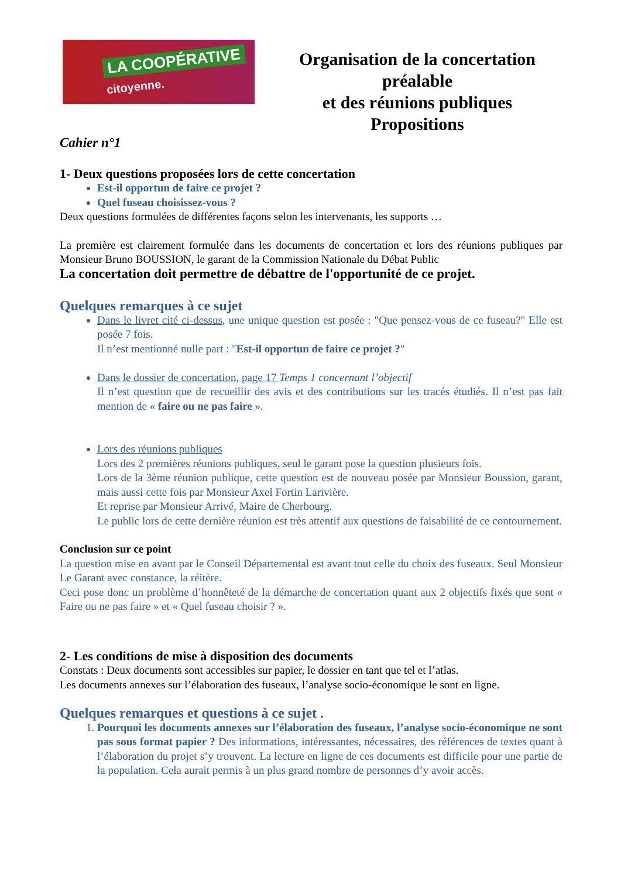LA COOPÉRATIVE
citoyenne.
Organisation de la concertation préalable
et des réunions publiques
Propositions
Cahier n°1
1- Deux questions proposées lors de cette concertation
Est-il opportun de faire ce projet ?
Quel fuseau choisissez-vous ?
Deux questions formulées de différentes façons selon les intervenants, les supports …
La première est clairement formulée dans les documents de concertation et lors des réunions publiques par Monsieur Bruno BOUSSION, le garant de la Commission Nationale du Débat Public
La concertation doit permettre de débattre de l'opportunité de ce projet.
Quelques remarques à ce sujet
Dans le livret cité ci-dessus, une unique question est posée : "Que pensez-vous de ce fuseau?" Elle est posée 7 fois.
Il n’est mentionné nulle part : "Est-il opportun de faire ce projet ?"
Dans le dossier de concertation, page 17 Temps 1 concernant l’objectif
Il n’est question que de recueillir des avis et des contributions sur les tracés étudiés. Il n’est pas fait mention de « faire ou ne pas faire ».
Lors des réunions publiques
Lors des 2 premières réunions publiques, seul le garant pose la question plusieurs fois.
Lors de la 3ème réunion publique, cette question est de nouveau posée par Monsieur Boussion, garant, mais aussi cette fois par Monsieur Axel Fortin Larivière.
Et reprise par Monsieur Arrivé, Maire de Cherbourg.
Le public lors de cette dernière réunion est très attentif aux questions de faisabilité de ce contournement.
Conclusion sur ce point
La question mise en avant par le Conseil Départemental est avant tout celle du choix des fuseaux. Seul Monsieur Le Garant avec constance, la réitère.
Ceci pose donc un problème d’honnêteté de la démarche de concertation quant aux 2 objectifs fixés que sont « Faire ou ne pas faire » et « Quel fuseau choisir ? ».
2- Les conditions de mise à disposition des documents
Constats : Deux documents sont accessibles sur papier, le dossier en tant que tel et l’atlas.
Les documents annexes sur l’élaboration des fuseaux, l’analyse socio-économique le sont en ligne.
Quelques remarques et questions à ce sujet .
1. Pourquoi les documents annexes sur l’élaboration des fuseaux, l’analyse socio-économique ne sont pas sous format papier ? Des informations, intéressantes, nécessaires, des références de textes quant à l’élaboration du projet s’y trouvent. La lecture en ligne de ces documents est difficile pour une partie de la population. Cela aurait permis à un plus grand nombre de personnes d’y avoir accès.